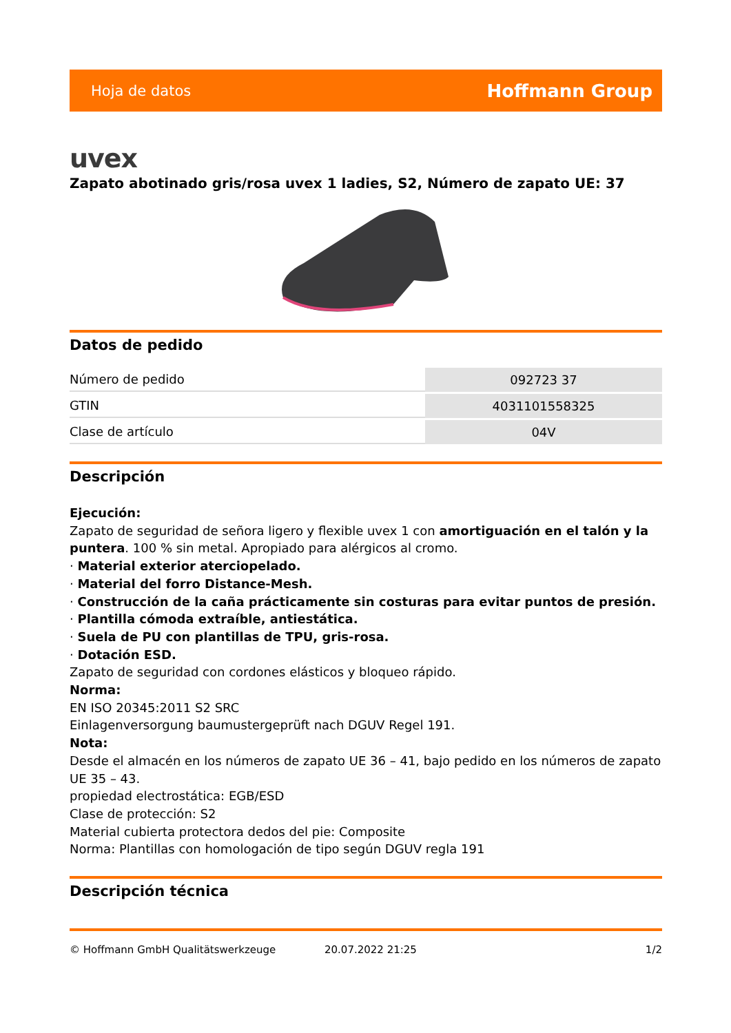Hoja de datos Hoffmann Group
uvex
Zapato abotinado gris/rosa uvex 1 ladies, S2, Número de zapato UE: 37
Datos de pedido
| Número de pedido | 092723 37 |
| GTIN | 4031101558325 |
| Clase de artículo | 04V |
Descripción
Ejecución:
Zapato de seguridad de señora ligero y flexible uvex 1 con amortiguación en el talón y la puntera. 100 % sin metal. Apropiado para alérgicos al cromo.
· Material exterior aterciopelado.
· Material del forro Distance-Mesh.
· Construcción de la caña prácticamente sin costuras para evitar puntos de presión.
· Plantilla cómoda extraíble, antiestática.
· Suela de PU con plantillas de TPU, gris-rosa.
· Dotación ESD.
Zapato de seguridad con cordones elásticos y bloqueo rápido.
Norma:
EN ISO 20345:2011 S2 SRC
Einlagenversorgung baumustergeprüft nach DGUV Regel 191.
Nota:
Desde el almacén en los números de zapato UE 36 – 41, bajo pedido en los números de zapato UE 35 – 43.
propiedad electrostática: EGB/ESD
Clase de protección: S2
Material cubierta protectora dedos del pie: Composite
Norma: Plantillas con homologación de tipo según DGUV regla 191
Descripción técnica
© Hoffmann GmbH Qualitätswerkzeuge 20.07.2022 21:25 1/2